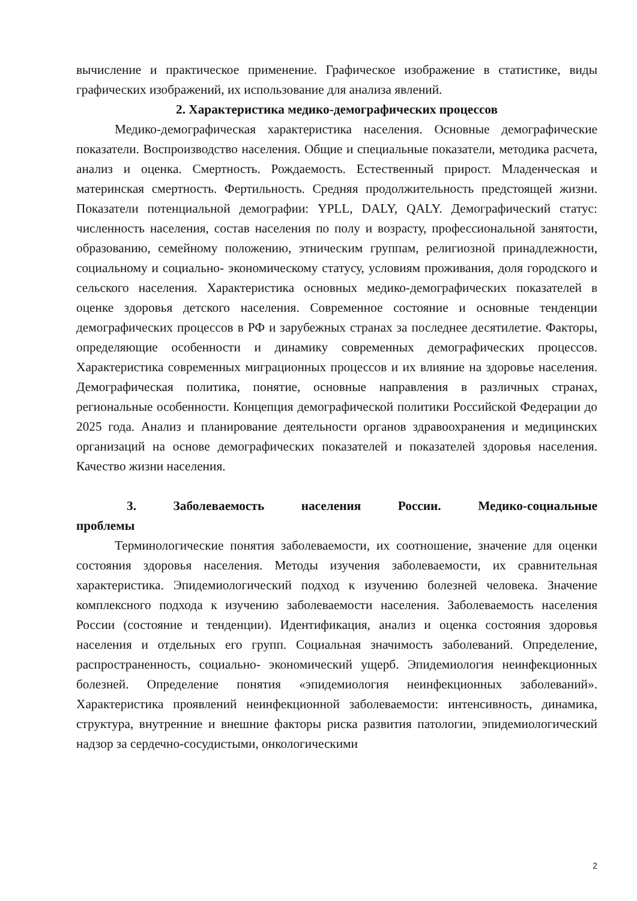вычисление и практическое применение. Графическое изображение в статистике, виды графических изображений, их использование для анализа явлений.
2. Характеристика медико-демографических процессов
Медико-демографическая характеристика населения. Основные демографические показатели. Воспроизводство населения. Общие и специальные показатели, методика расчета, анализ и оценка. Смертность. Рождаемость. Естественный прирост. Младенческая и материнская смертность. Фертильность. Средняя продолжительность предстоящей жизни. Показатели потенциальной демографии: YPLL, DALY, QALY. Демографический статус: численность населения, состав населения по полу и возрасту, профессиональной занятости, образованию, семейному положению, этническим группам, религиозной принадлежности, социальному и социально- экономическому статусу, условиям проживания, доля городского и сельского населения. Характеристика основных медико-демографических показателей в оценке здоровья детского населения. Современное состояние и основные тенденции демографических процессов в РФ и зарубежных странах за последнее десятилетие. Факторы, определяющие особенности и динамику современных демографических процессов. Характеристика современных миграционных процессов и их влияние на здоровье населения. Демографическая политика, понятие, основные направления в различных странах, региональные особенности. Концепция демографической политики Российской Федерации до 2025 года. Анализ и планирование деятельности органов здравоохранения и медицинских организаций на основе демографических показателей и показателей здоровья населения. Качество жизни населения.
3. Заболеваемость населения России. Медико-социальные проблемы
Терминологические понятия заболеваемости, их соотношение, значение для оценки состояния здоровья населения. Методы изучения заболеваемости, их сравнительная характеристика. Эпидемиологический подход к изучению болезней человека. Значение комплексного подхода к изучению заболеваемости населения. Заболеваемость населения России (состояние и тенденции). Идентификация, анализ и оценка состояния здоровья населения и отдельных его групп. Социальная значимость заболеваний. Определение, распространенность, социально- экономический ущерб. Эпидемиология неинфекционных болезней. Определение понятия «эпидемиология неинфекционных заболеваний». Характеристика проявлений неинфекционной заболеваемости: интенсивность, динамика, структура, внутренние и внешние факторы риска развития патологии, эпидемиологический надзор за сердечно-сосудистыми, онкологическими
2